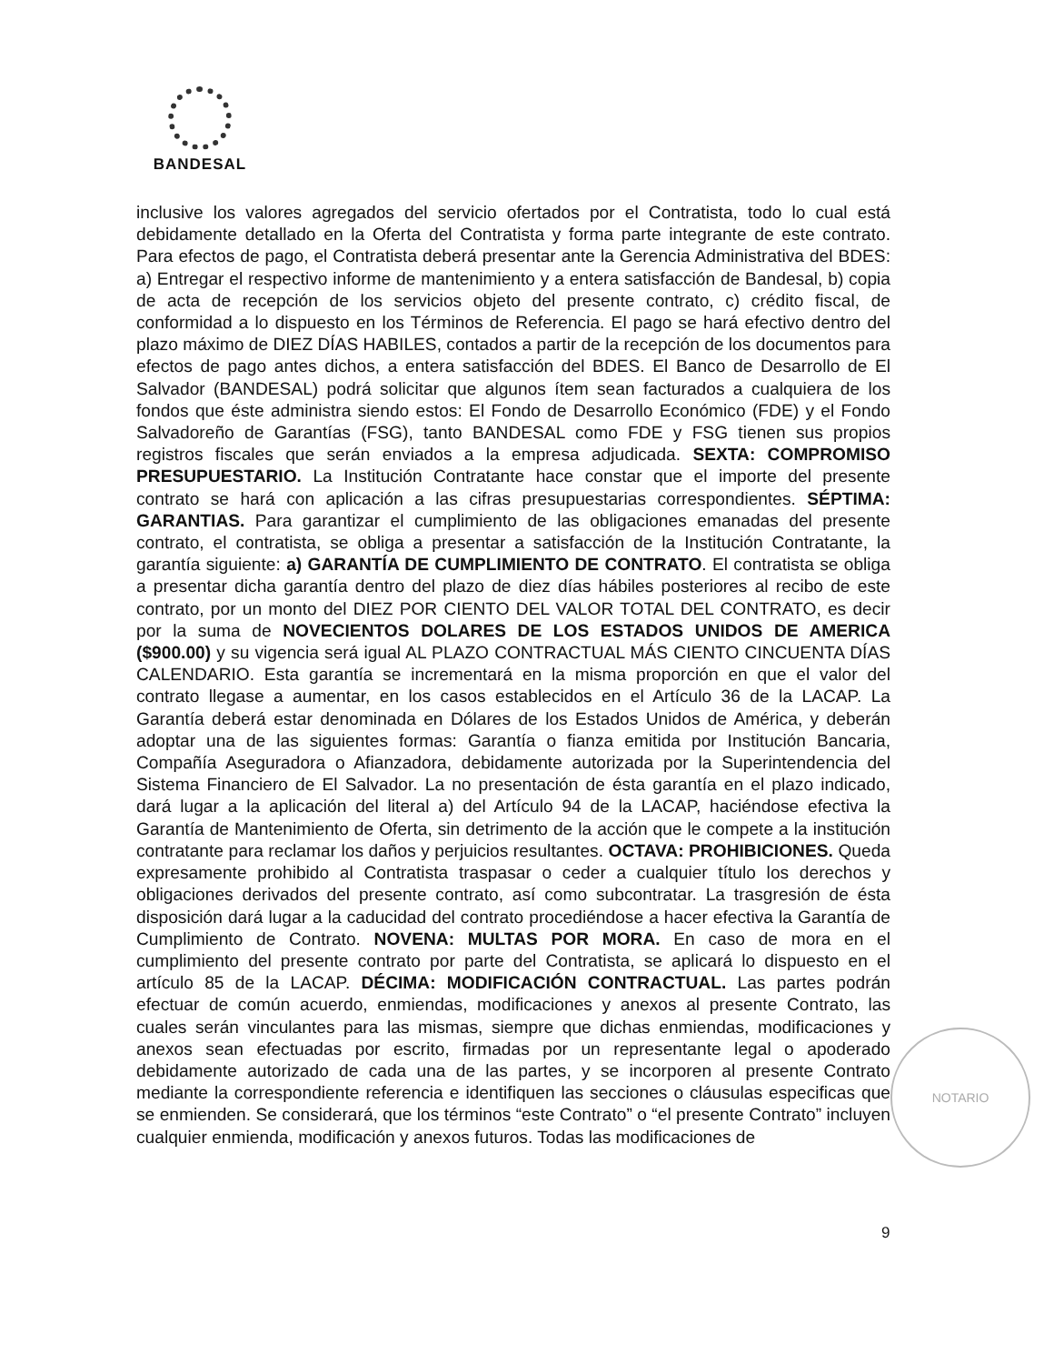BANDESAL
inclusive los valores agregados del servicio ofertados por el Contratista, todo lo cual está debidamente detallado en la Oferta del Contratista y forma parte integrante de este contrato. Para efectos de pago, el Contratista deberá presentar ante la Gerencia Administrativa del BDES: a) Entregar el respectivo informe de mantenimiento y a entera satisfacción de Bandesal, b) copia de acta de recepción de los servicios objeto del presente contrato, c) crédito fiscal, de conformidad a lo dispuesto en los Términos de Referencia. El pago se hará efectivo dentro del plazo máximo de DIEZ DÍAS HABILES, contados a partir de la recepción de los documentos para efectos de pago antes dichos, a entera satisfacción del BDES. El Banco de Desarrollo de El Salvador (BANDESAL) podrá solicitar que algunos ítem sean facturados a cualquiera de los fondos que éste administra siendo estos: El Fondo de Desarrollo Económico (FDE) y el Fondo Salvadoreño de Garantías (FSG), tanto BANDESAL como FDE y FSG tienen sus propios registros fiscales que serán enviados a la empresa adjudicada. SEXTA: COMPROMISO PRESUPUESTARIO. La Institución Contratante hace constar que el importe del presente contrato se hará con aplicación a las cifras presupuestarias correspondientes. SÉPTIMA: GARANTIAS. Para garantizar el cumplimiento de las obligaciones emanadas del presente contrato, el contratista, se obliga a presentar a satisfacción de la Institución Contratante, la garantía siguiente: a) GARANTÍA DE CUMPLIMIENTO DE CONTRATO. El contratista se obliga a presentar dicha garantía dentro del plazo de diez días hábiles posteriores al recibo de este contrato, por un monto del DIEZ POR CIENTO DEL VALOR TOTAL DEL CONTRATO, es decir por la suma de NOVECIENTOS DOLARES DE LOS ESTADOS UNIDOS DE AMERICA ($900.00) y su vigencia será igual AL PLAZO CONTRACTUAL MÁS CIENTO CINCUENTA DÍAS CALENDARIO. Esta garantía se incrementará en la misma proporción en que el valor del contrato llegase a aumentar, en los casos establecidos en el Artículo 36 de la LACAP. La Garantía deberá estar denominada en Dólares de los Estados Unidos de América, y deberán adoptar una de las siguientes formas: Garantía o fianza emitida por Institución Bancaria, Compañía Aseguradora o Afianzadora, debidamente autorizada por la Superintendencia del Sistema Financiero de El Salvador. La no presentación de ésta garantía en el plazo indicado, dará lugar a la aplicación del literal a) del Artículo 94 de la LACAP, haciéndose efectiva la Garantía de Mantenimiento de Oferta, sin detrimento de la acción que le compete a la institución contratante para reclamar los daños y perjuicios resultantes. OCTAVA: PROHIBICIONES. Queda expresamente prohibido al Contratista traspasar o ceder a cualquier título los derechos y obligaciones derivados del presente contrato, así como subcontratar. La trasgresión de ésta disposición dará lugar a la caducidad del contrato procediéndose a hacer efectiva la Garantía de Cumplimiento de Contrato. NOVENA: MULTAS POR MORA. En caso de mora en el cumplimiento del presente contrato por parte del Contratista, se aplicará lo dispuesto en el artículo 85 de la LACAP. DÉCIMA: MODIFICACIÓN CONTRACTUAL. Las partes podrán efectuar de común acuerdo, enmiendas, modificaciones y anexos al presente Contrato, las cuales serán vinculantes para las mismas, siempre que dichas enmiendas, modificaciones y anexos sean efectuadas por escrito, firmadas por un representante legal o apoderado debidamente autorizado de cada una de las partes, y se incorporen al presente Contrato mediante la correspondiente referencia e identifiquen las secciones o cláusulas especificas que se enmienden. Se considerará, que los términos “este Contrato” o “el presente Contrato” incluyen cualquier enmienda, modificación y anexos futuros. Todas las modificaciones de
NOTARIO
9